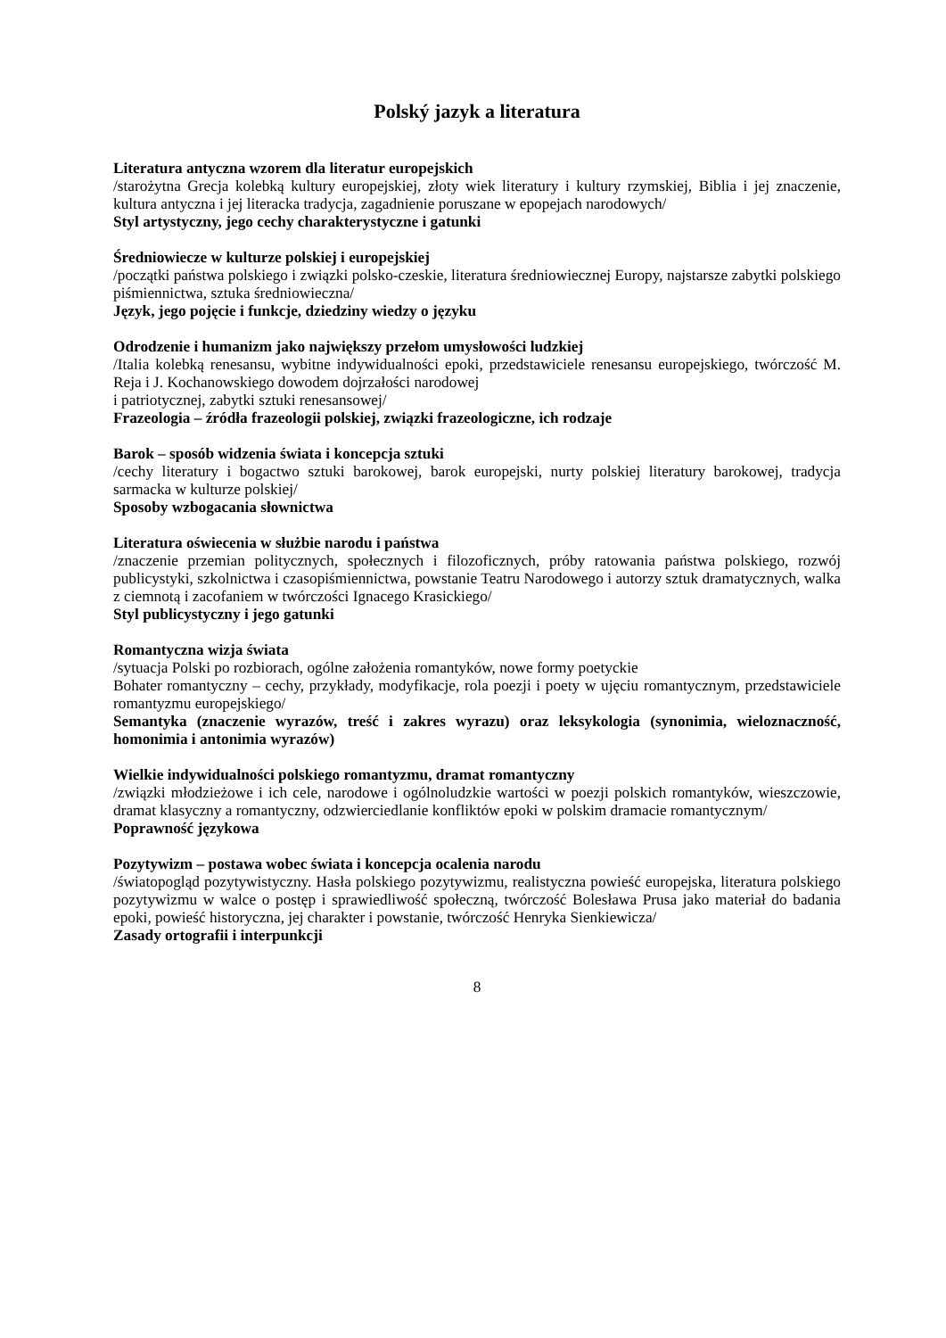Polský jazyk a literatura
Literatura antyczna wzorem dla literatur europejskich
/starożytna Grecja kolebką kultury europejskiej, złoty wiek literatury i kultury rzymskiej, Biblia i jej znaczenie, kultura antyczna i jej literacka tradycja, zagadnienie poruszane w epopejach narodowych/
Styl artystyczny, jego cechy charakterystyczne i gatunki
Średniowiecze w kulturze polskiej i europejskiej
/początki państwa polskiego i związki polsko-czeskie, literatura średniowiecznej Europy, najstarsze zabytki polskiego piśmiennictwa, sztuka średniowieczna/
Język, jego pojęcie i funkcje, dziedziny wiedzy o języku
Odrodzenie i humanizm jako największy przełom umysłowości ludzkiej
/Italia kolebką renesansu, wybitne indywidualności epoki, przedstawiciele renesansu europejskiego, twórczość M. Reja i J. Kochanowskiego dowodem dojrzałości narodowej
i patriotycznej, zabytki sztuki renesansowej/
Frazeologia – źródła frazeologii polskiej, związki frazeologiczne, ich rodzaje
Barok – sposób widzenia świata i koncepcja sztuki
/cechy literatury i bogactwo sztuki barokowej, barok europejski, nurty polskiej literatury barokowej, tradycja sarmacka w kulturze polskiej/
Sposoby wzbogacania słownictwa
Literatura oświecenia w służbie narodu i państwa
/znaczenie przemian politycznych, społecznych i filozoficznych, próby ratowania państwa polskiego, rozwój publicystyki, szkolnictwa i czasopiśmiennictwa, powstanie Teatru Narodowego i autorzy sztuk dramatycznych, walka z ciemnotą i zacofaniem w twórczości Ignacego Krasickiego/
Styl publicystyczny i jego gatunki
Romantyczna wizja świata
/sytuacja Polski po rozbiorach, ogólne założenia romantyków, nowe formy poetyckie
Bohater romantyczny – cechy, przykłady, modyfikacje, rola poezji i poety w ujęciu romantycznym, przedstawiciele romantyzmu europejskiego/
Semantyka (znaczenie wyrazów, treść i zakres wyrazu) oraz leksykologia (synonimia, wieloznaczność, homonimia i antonimia wyrazów)
Wielkie indywidualności polskiego romantyzmu, dramat romantyczny
/związki młodzieżowe i ich cele, narodowe i ogólnoludzkie wartości w poezji polskich romantyków, wieszczowie, dramat klasyczny a romantyczny, odzwierciedlanie konfliktów epoki w polskim dramacie romantycznym/
Poprawność językowa
Pozytywizm – postawa wobec świata i koncepcja ocalenia narodu
/światopogląd pozytywistyczny. Hasła polskiego pozytywizmu, realistyczna powieść europejska, literatura polskiego pozytywizmu w walce o postęp i sprawiedliwość społeczną, twórczość Bolesława Prusa jako materiał do badania epoki, powieść historyczna, jej charakter i powstanie, twórczość Henryka Sienkiewicza/
Zasady ortografii i interpunkcji
8